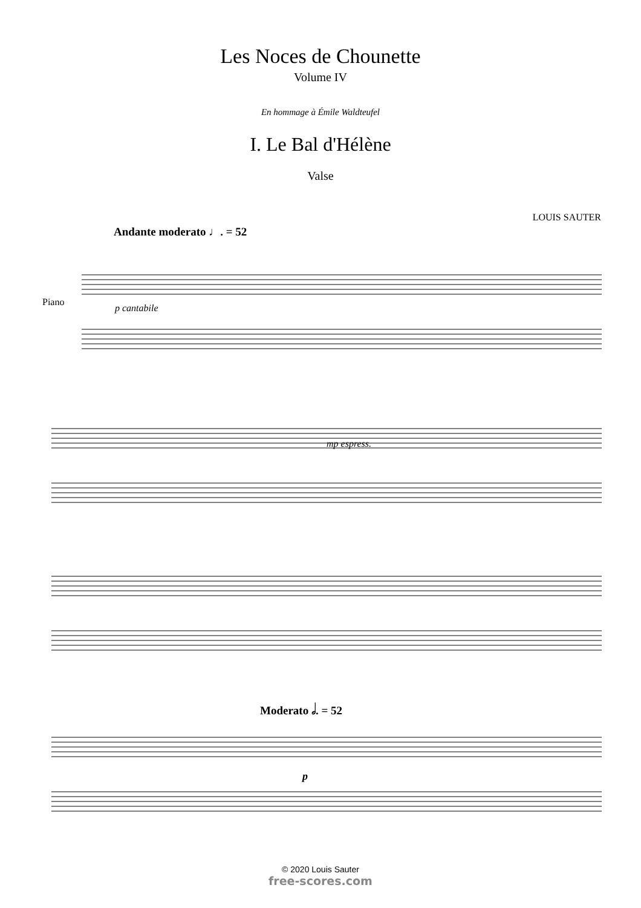Les Noces de Chounette
Volume IV
En hommage à Émile Waldteufel
I. Le Bal d'Hélène
Valse
LOUIS SAUTER
Andante moderato ♩. = 52
Piano
p cantabile
mp espress.
Moderato 𝅗𝅥. = 52
p
© 2020 Louis Sauter
free-scores.com